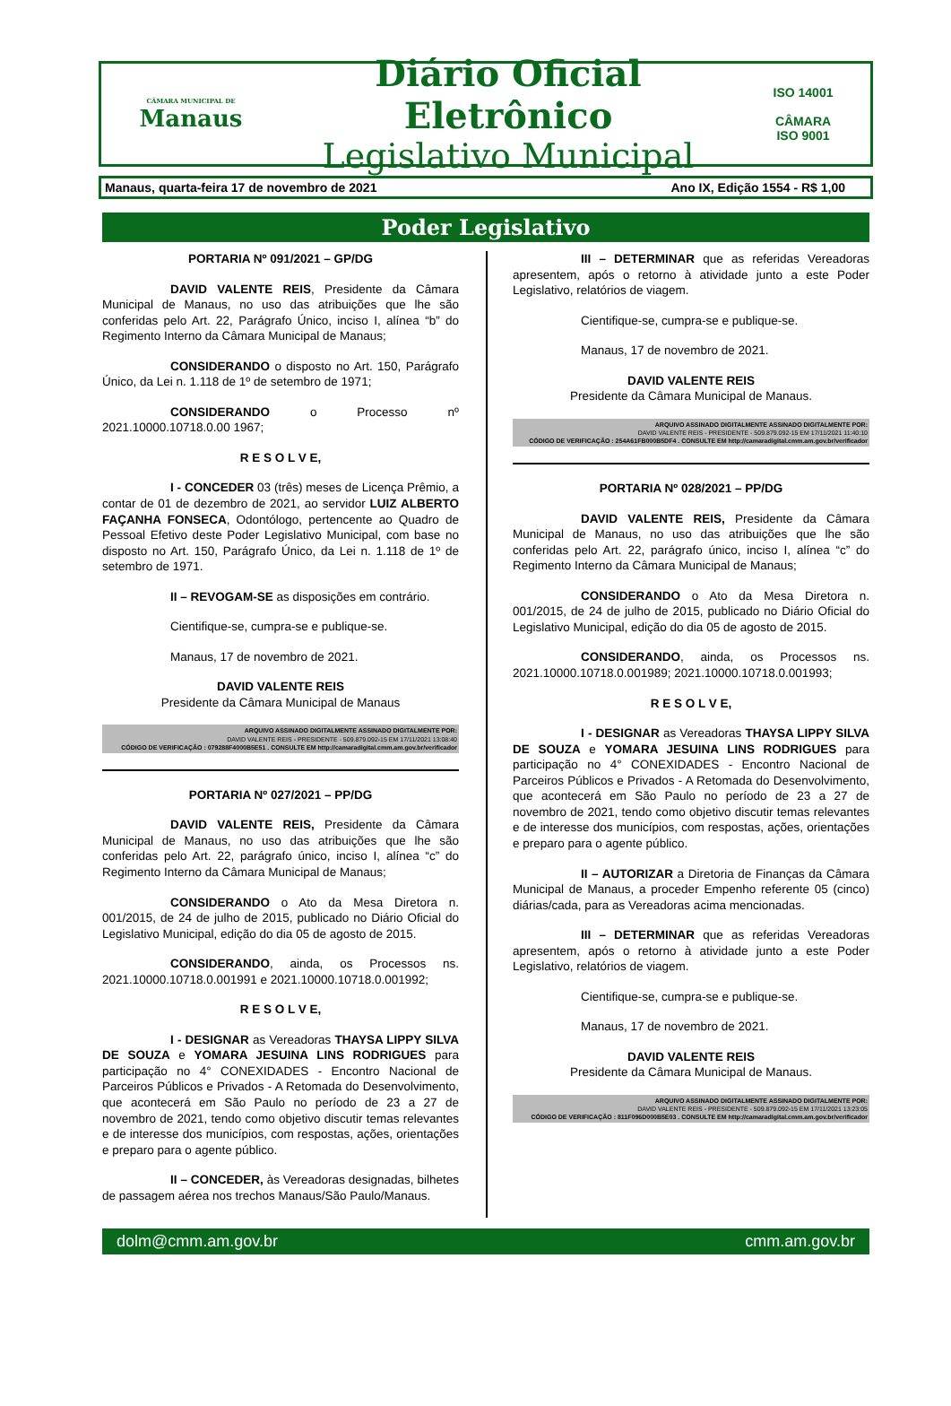CÂMARA MUNICIPAL DE
Manaus
Diário Oficial Eletrônico
Legislativo Municipal
ISO 14001
CÂMARA
ISO 9001
Manaus, quarta-feira 17 de novembro de 2021 Ano IX, Edição 1554 - R$ 1,00
Poder Legislativo
PORTARIA Nº 091/2021 – GP/DG
DAVID VALENTE REIS, Presidente da Câmara Municipal de Manaus, no uso das atribuições que lhe são conferidas pelo Art. 22, Parágrafo Único, inciso I, alínea “b” do Regimento Interno da Câmara Municipal de Manaus;
CONSIDERANDO o disposto no Art. 150, Parágrafo Único, da Lei n. 1.118 de 1º de setembro de 1971;
CONSIDERANDO o Processo nº 2021.10000.10718.0.00 1967;
R E S O L V E,
I - CONCEDER 03 (três) meses de Licença Prêmio, a contar de 01 de dezembro de 2021, ao servidor LUIZ ALBERTO FAÇANHA FONSECA, Odontólogo, pertencente ao Quadro de Pessoal Efetivo deste Poder Legislativo Municipal, com base no disposto no Art. 150, Parágrafo Único, da Lei n. 1.118 de 1º de setembro de 1971.
II – REVOGAM-SE as disposições em contrário.
Cientifique-se, cumpra-se e publique-se.
Manaus, 17 de novembro de 2021.
DAVID VALENTE REIS
Presidente da Câmara Municipal de Manaus
ARQUIVO ASSINADO DIGITALMENTE ASSINADO DIGITALMENTE POR:
DAVID VALENTE REIS - PRESIDENTE - 509.879.092-15 EM 17/11/2021 13:08:40
CÓDIGO DE VERIFICAÇÃO : 079288F4000B5E51 . CONSULTE EM http://camaradigital.cmm.am.gov.br/verificador
PORTARIA Nº 027/2021 – PP/DG
DAVID VALENTE REIS, Presidente da Câmara Municipal de Manaus, no uso das atribuições que lhe são conferidas pelo Art. 22, parágrafo único, inciso I, alínea “c” do Regimento Interno da Câmara Municipal de Manaus;
CONSIDERANDO o Ato da Mesa Diretora n. 001/2015, de 24 de julho de 2015, publicado no Diário Oficial do Legislativo Municipal, edição do dia 05 de agosto de 2015.
CONSIDERANDO, ainda, os Processos ns. 2021.10000.10718.0.001991 e 2021.10000.10718.0.001992;
R E S O L V E,
I - DESIGNAR as Vereadoras THAYSA LIPPY SILVA DE SOUZA e YOMARA JESUINA LINS RODRIGUES para participação no 4° CONEXIDADES - Encontro Nacional de Parceiros Públicos e Privados - A Retomada do Desenvolvimento, que acontecerá em São Paulo no período de 23 a 27 de novembro de 2021, tendo como objetivo discutir temas relevantes e de interesse dos municípios, com respostas, ações, orientações e preparo para o agente público.
II – CONCEDER, às Vereadoras designadas, bilhetes de passagem aérea nos trechos Manaus/São Paulo/Manaus.
III – DETERMINAR que as referidas Vereadoras apresentem, após o retorno à atividade junto a este Poder Legislativo, relatórios de viagem.
Cientifique-se, cumpra-se e publique-se.
Manaus, 17 de novembro de 2021.
DAVID VALENTE REIS
Presidente da Câmara Municipal de Manaus.
ARQUIVO ASSINADO DIGITALMENTE ASSINADO DIGITALMENTE POR:
DAVID VALENTE REIS - PRESIDENTE - 509.879.092-15 EM 17/11/2021 11:40:10
CÓDIGO DE VERIFICAÇÃO : 254A61FB000B5DF4 . CONSULTE EM http://camaradigital.cmm.am.gov.br/verificador
PORTARIA Nº 028/2021 – PP/DG
DAVID VALENTE REIS, Presidente da Câmara Municipal de Manaus, no uso das atribuições que lhe são conferidas pelo Art. 22, parágrafo único, inciso I, alínea “c” do Regimento Interno da Câmara Municipal de Manaus;
CONSIDERANDO o Ato da Mesa Diretora n. 001/2015, de 24 de julho de 2015, publicado no Diário Oficial do Legislativo Municipal, edição do dia 05 de agosto de 2015.
CONSIDERANDO, ainda, os Processos ns. 2021.10000.10718.0.001989; 2021.10000.10718.0.001993;
R E S O L V E,
I - DESIGNAR as Vereadoras THAYSA LIPPY SILVA DE SOUZA e YOMARA JESUINA LINS RODRIGUES para participação no 4° CONEXIDADES - Encontro Nacional de Parceiros Públicos e Privados - A Retomada do Desenvolvimento, que acontecerá em São Paulo no período de 23 a 27 de novembro de 2021, tendo como objetivo discutir temas relevantes e de interesse dos municípios, com respostas, ações, orientações e preparo para o agente público.
II – AUTORIZAR a Diretoria de Finanças da Câmara Municipal de Manaus, a proceder Empenho referente 05 (cinco) diárias/cada, para as Vereadoras acima mencionadas.
III – DETERMINAR que as referidas Vereadoras apresentem, após o retorno à atividade junto a este Poder Legislativo, relatórios de viagem.
Cientifique-se, cumpra-se e publique-se.
Manaus, 17 de novembro de 2021.
DAVID VALENTE REIS
Presidente da Câmara Municipal de Manaus.
ARQUIVO ASSINADO DIGITALMENTE ASSINADO DIGITALMENTE POR:
DAVID VALENTE REIS - PRESIDENTE - 509.879.092-15 EM 17/11/2021 13:23:05
CÓDIGO DE VERIFICAÇÃO : 811F096D000B5E03 . CONSULTE EM http://camaradigital.cmm.am.gov.br/verificador
dolm@cmm.am.gov.br cmm.am.gov.br